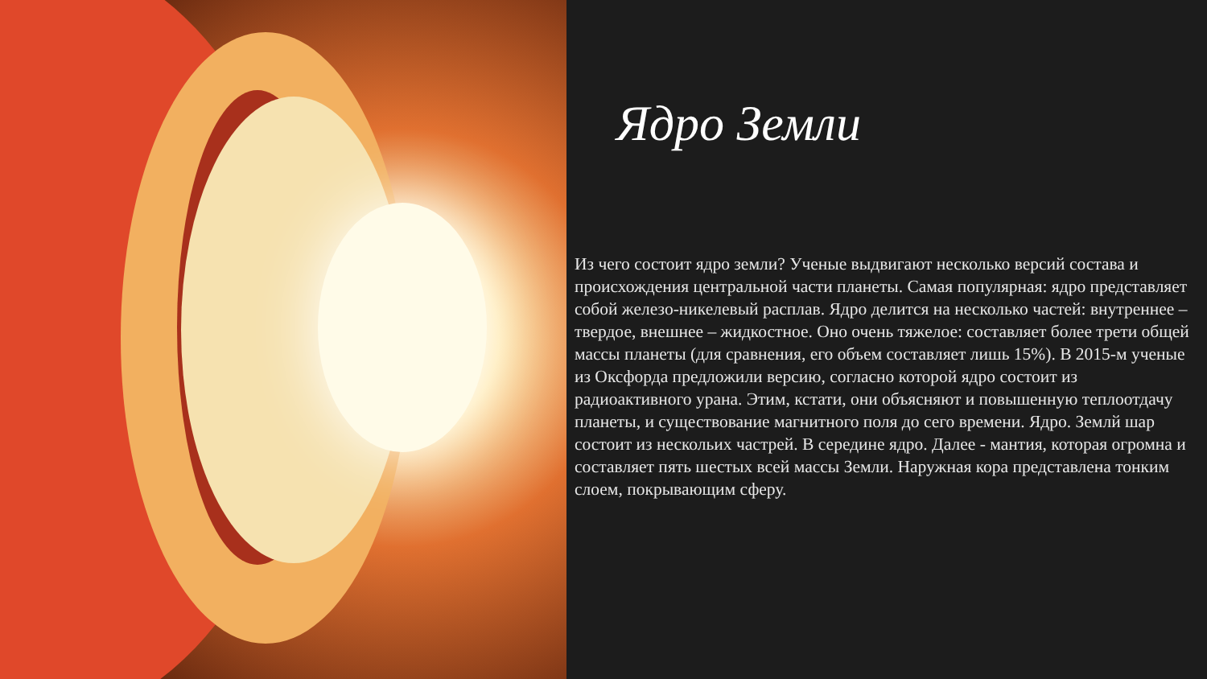Ядро Земли
Из чего состоит ядро земли? Ученые выдвигают несколько версий состава и происхождения центральной части планеты. Самая популярная: ядро представляет собой железо-никелевый расплав. Ядро делится на несколько частей: внутреннее – твердое, внешнее – жидкостное. Оно очень тяжелое: составляет более трети общей массы планеты (для сравнения, его объем составляет лишь 15%). В 2015-м ученые из Оксфорда предложили версию, согласно которой ядро состоит из радиоактивного урана. Этим, кстати, они объясняют и повышенную теплоотдачу планеты, и существование магнитного поля до сего времени. Ядро. Землй шар состоит из нескольих частрей. В середине ядро. Далее - мантия, которая огромна и составляет пять шестых всей массы Земли. Наружная кора представлена тонким слоем, покрывающим сферу.